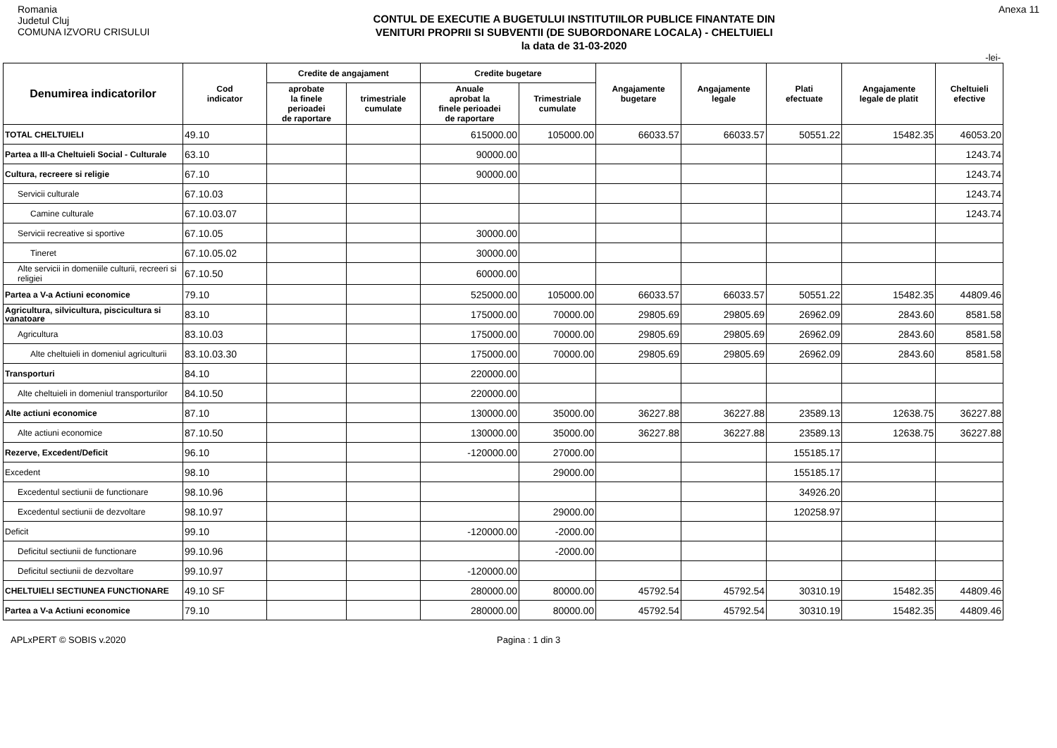Romania
Judetul Cluj
COMUNA IZVORU CRISULUI
CONTUL DE EXECUTIE A BUGETULUI INSTITUTIILOR PUBLICE FINANTATE DIN
VENITURI PROPRII SI SUBVENTII (DE SUBORDONARE LOCALA) - CHELTUIELI
la data de 31-03-2020
Anexa 11
-lei-
| Denumirea indicatorilor | Cod indicator | Credite de angajament | | Credite bugetare | | Angajamente bugetare | Angajamente legale | Plati efectuate | Angajamente legale de platit | Cheltuieli efective |
| --- | --- | --- | --- | --- | --- | --- | --- | --- | --- | --- |
| | | aprobate la finele perioadei de raportare | trimestriale cumulate | Anuale aprobat la finele perioadei de raportare | Trimestriale cumulate | | | | | |
| TOTAL CHELTUIELI | 49.10 | | | 615000.00 | 105000.00 | 66033.57 | 66033.57 | 50551.22 | 15482.35 | 46053.20 |
| Partea a III-a Cheltuieli Social - Culturale | 63.10 | | | 90000.00 | | | | | | 1243.74 |
| Cultura, recreere si religie | 67.10 | | | 90000.00 | | | | | | 1243.74 |
| Servicii culturale | 67.10.03 | | | | | | | | | 1243.74 |
| Camine culturale | 67.10.03.07 | | | | | | | | | 1243.74 |
| Servicii recreative si sportive | 67.10.05 | | | 30000.00 | | | | | | |
| Tineret | 67.10.05.02 | | | 30000.00 | | | | | | |
| Alte servicii in domeniile culturii, recreeri si religiei | 67.10.50 | | | 60000.00 | | | | | | |
| Partea a V-a Actiuni economice | 79.10 | | | 525000.00 | 105000.00 | 66033.57 | 66033.57 | 50551.22 | 15482.35 | 44809.46 |
| Agricultura, silvicultura, piscicultura si vanatoare | 83.10 | | | 175000.00 | 70000.00 | 29805.69 | 29805.69 | 26962.09 | 2843.60 | 8581.58 |
| Agricultura | 83.10.03 | | | 175000.00 | 70000.00 | 29805.69 | 29805.69 | 26962.09 | 2843.60 | 8581.58 |
| Alte cheltuieli in domeniul agriculturii | 83.10.03.30 | | | 175000.00 | 70000.00 | 29805.69 | 29805.69 | 26962.09 | 2843.60 | 8581.58 |
| Transporturi | 84.10 | | | 220000.00 | | | | | | |
| Alte cheltuieli in domeniul transporturilor | 84.10.50 | | | 220000.00 | | | | | | |
| Alte actiuni economice | 87.10 | | | 130000.00 | 35000.00 | 36227.88 | 36227.88 | 23589.13 | 12638.75 | 36227.88 |
| Alte actiuni economice | 87.10.50 | | | 130000.00 | 35000.00 | 36227.88 | 36227.88 | 23589.13 | 12638.75 | 36227.88 |
| Rezerve, Excedent/Deficit | 96.10 | | | -120000.00 | 27000.00 | | | 155185.17 | | |
| Excedent | 98.10 | | | | 29000.00 | | | 155185.17 | | |
| Excedentul sectiunii de functionare | 98.10.96 | | | | | | | 34926.20 | | |
| Excedentul sectiunii de dezvoltare | 98.10.97 | | | | 29000.00 | | | 120258.97 | | |
| Deficit | 99.10 | | | -120000.00 | -2000.00 | | | | | |
| Deficitul sectiunii de functionare | 99.10.96 | | | | -2000.00 | | | | | |
| Deficitul sectiunii de dezvoltare | 99.10.97 | | | -120000.00 | | | | | | |
| CHELTUIELI SECTIUNEA FUNCTIONARE | 49.10 SF | | | 280000.00 | 80000.00 | 45792.54 | 45792.54 | 30310.19 | 15482.35 | 44809.46 |
| Partea a V-a Actiuni economice | 79.10 | | | 280000.00 | 80000.00 | 45792.54 | 45792.54 | 30310.19 | 15482.35 | 44809.46 |
APLxPERT © SOBIS v.2020 Pagina : 1 din 3